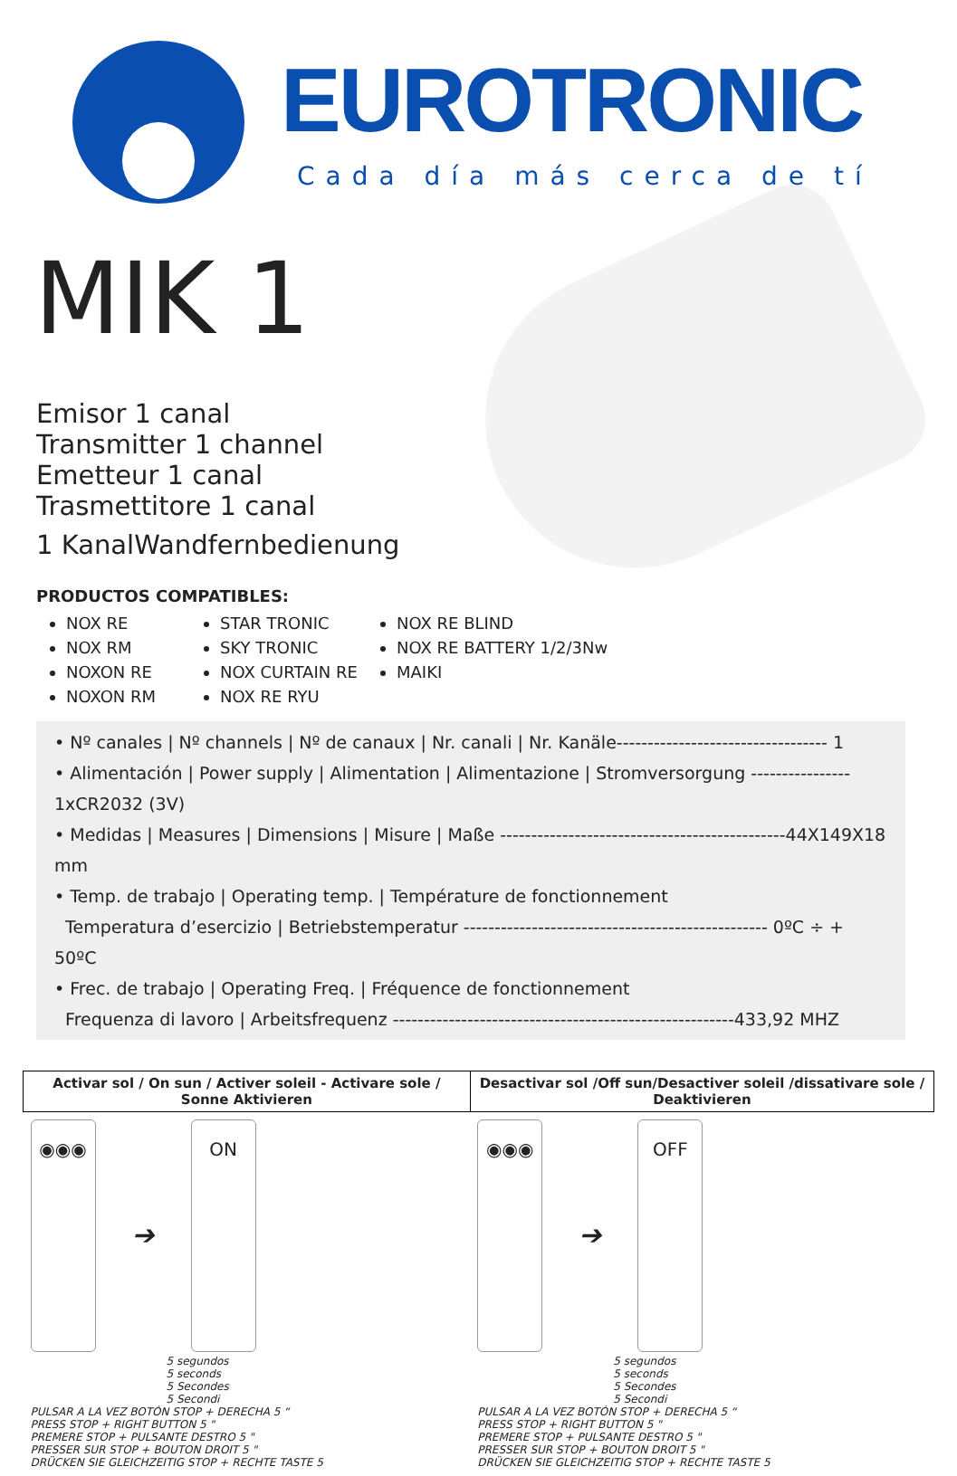EUROTRONIC
Cada día más cerca de tí
MIK 1
Emisor 1 canal
Transmitter 1 channel
Emetteur 1 canal
Trasmettitore 1 canal
1 KanalWandfernbedienung
PRODUCTOS COMPATIBLES:
NOX RE
NOX RM
NOXON RE
NOXON RM
STAR TRONIC
SKY TRONIC
NOX CURTAIN RE
NOX RE RYU
NOX RE BLIND
NOX RE BATTERY 1/2/3Nw
MAIKI
• Nº canales | Nº channels | Nº de canaux | Nr. canali | Nr. Kanäle---------------------------------- 1
• Alimentación | Power supply | Alimentation | Alimentazione | Stromversorgung ---------------- 1xCR2032 (3V)
• Medidas | Measures | Dimensions | Misure | Maße ----------------------------------------------44X149X18 mm
• Temp. de trabajo | Operating temp. | Température de fonctionnement
Temperatura d’esercizio | Betriebstemperatur ------------------------------------------------- 0ºC ÷ + 50ºC
• Frec. de trabajo | Operating Freq. | Fréquence de fonctionnement
Frequenza di lavoro | Arbeitsfrequenz -------------------------------------------------------433,92 MHZ
| Activar sol / On sun / Activer soleil - Activare sole / Sonne Aktivieren | Desactivar sol /Off sun/Desactiver soleil /dissativare sole / Deaktivieren |
| --- | --- |
| ◉◉◉ ➔ ON 5 segundos 5 seconds 5 Secondes 5 Secondi PULSAR A LA VEZ BOTÓN STOP + DERECHA 5 “ PRESS STOP + RIGHT BUTTON 5 " PREMERE STOP + PULSANTE DESTRO 5 " PRESSER SUR STOP + BOUTON DROIT 5 " DRÜCKEN SIE GLEICHZEITIG STOP + RECHTE TASTE 5 | ◉◉◉ ➔ OFF 5 segundos 5 seconds 5 Secondes 5 Secondi PULSAR A LA VEZ BOTÓN STOP + DERECHA 5 “ PRESS STOP + RIGHT BUTTON 5 " PREMERE STOP + PULSANTE DESTRO 5 " PRESSER SUR STOP + BOUTON DROIT 5 " DRÜCKEN SIE GLEICHZEITIG STOP + RECHTE TASTE 5 |